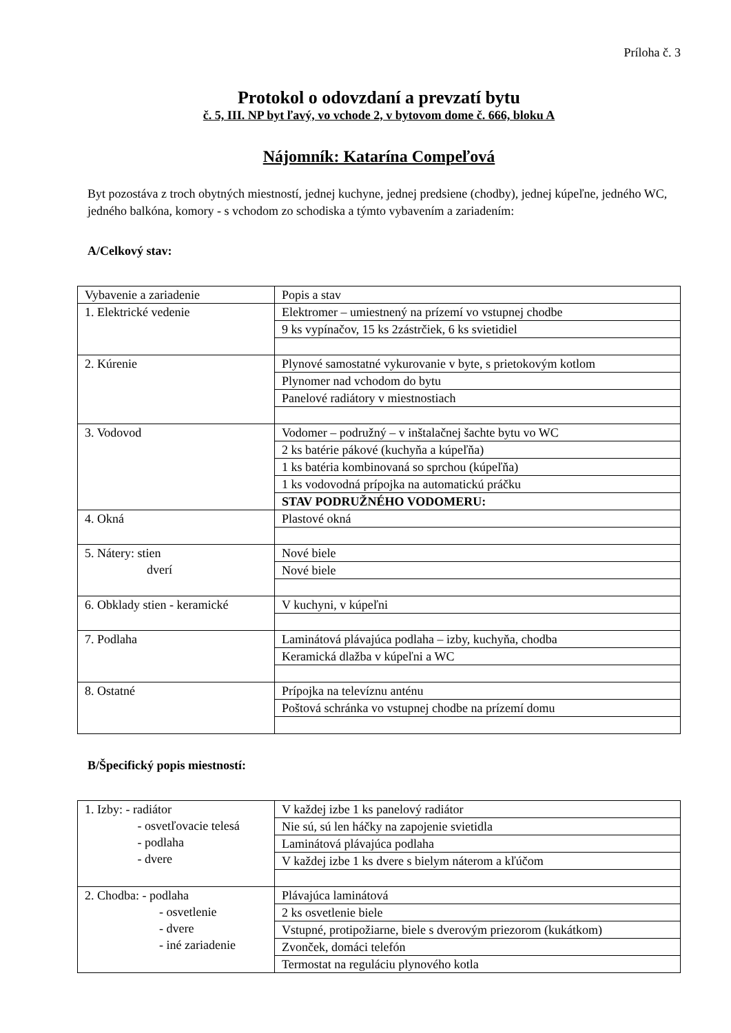Príloha č. 3
Protokol o odovzdaní a prevzatí bytu
č. 5, III. NP byt ľavý, vo vchode 2, v bytovom dome č. 666, bloku A
Nájomník: Katarína Compeľová
Byt pozostáva z troch obytných miestností, jednej kuchyne, jednej predsiene (chodby), jednej kúpeľne, jedného WC, jedného balkóna, komory - s vchodom zo schodiska a týmto vybavením a zariadením:
A/Celkový stav:
| Vybavenie a zariadenie | Popis a stav |
| 1. Elektrické vedenie | Elektromer – umiestnený na prízemí vo vstupnej chodbe |
| | 9 ks vypínačov, 15 ks 2zástrčiek, 6 ks svietidiel |
| 2. Kúrenie | Plynové samostatné vykurovanie v byte, s prietokovým kotlom |
| | Plynomer nad vchodom do bytu |
| | Panelové radiátory v miestnostiach |
| 3. Vodovod | Vodomer – podružný – v inštalačnej šachte bytu vo WC |
| | 2 ks batérie pákové (kuchyňa a kúpeľňa) |
| | 1 ks batéria kombinovaná so sprchou (kúpeľňa) |
| | 1 ks vodovodná prípojka na automatickú práčku |
| | STAV PODRUŽNÉHO VODOMERU: |
| 4. Okná | Plastové okná |
| 5. Nátery: stien dverí | Nové biele |
| | Nové biele |
| 6. Obklady stien - keramické | V kuchyni, v kúpeľni |
| 7. Podlaha | Laminátová plávajúca podlaha – izby, kuchyňa, chodba |
| | Keramická dlažba v kúpeľni a WC |
| 8. Ostatné | Prípojka na televíznu anténu |
| | Poštová schránka vo vstupnej chodbe na prízemí domu |
B/Špecifický popis miestností:
| 1. Izby: - radiátor - osvetľovacie telesá - podlaha - dvere | V každej izbe 1 ks panelový radiátor |
| | Nie sú, sú len háčky na zapojenie svietidla |
| | Laminátová plávajúca podlaha |
| | V každej izbe 1 ks dvere s bielym náterom a kľúčom |
| 2. Chodba: - podlaha - osvetlenie - dvere - iné zariadenie | Plávajúca laminátová |
| | 2 ks osvetlenie biele |
| | Vstupné, protipožiarne, biele s dverovým priezorom (kukátkom) |
| | Zvonček, domáci telefón |
| | Termostat na reguláciu plynového kotla |